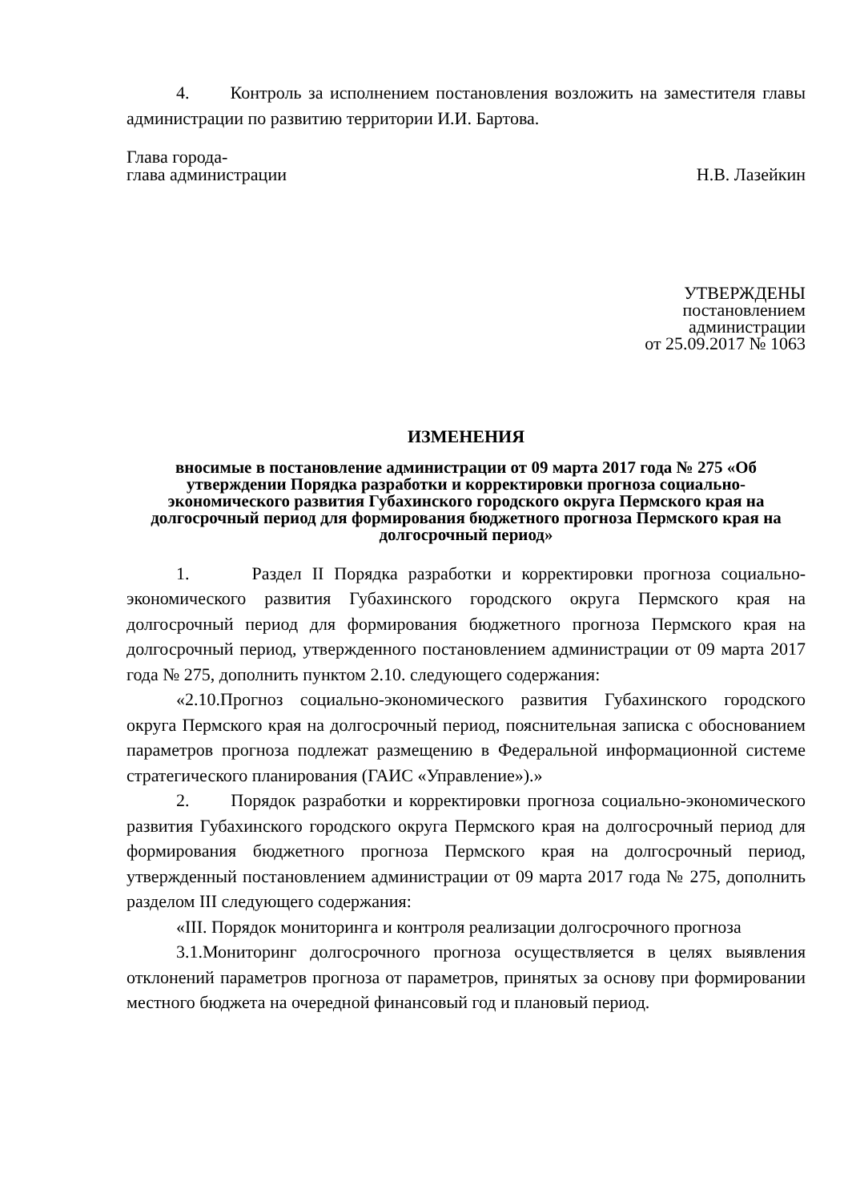4. Контроль за исполнением постановления возложить на заместителя главы администрации по развитию территории И.И. Бартова.
Глава города-
глава администрации
Н.В. Лазейкин
УТВЕРЖДЕНЫ
постановлением
администрации
от 25.09.2017 № 1063
ИЗМЕНЕНИЯ
вносимые в постановление администрации от 09 марта 2017 года № 275 «Об утверждении Порядка разработки и корректировки прогноза социально-экономического развития Губахинского городского округа Пермского края на долгосрочный период для формирования бюджетного прогноза Пермского края на долгосрочный период»
1. Раздел II Порядка разработки и корректировки прогноза социально-экономического развития Губахинского городского округа Пермского края на долгосрочный период для формирования бюджетного прогноза Пермского края на долгосрочный период, утвержденного постановлением администрации от 09 марта 2017 года № 275, дополнить пунктом 2.10. следующего содержания:
«2.10.Прогноз социально-экономического развития Губахинского городского округа Пермского края на долгосрочный период, пояснительная записка с обоснованием параметров прогноза подлежат размещению в Федеральной информационной системе стратегического планирования (ГАИС «Управление»).»
2. Порядок разработки и корректировки прогноза социально-экономического развития Губахинского городского округа Пермского края на долгосрочный период для формирования бюджетного прогноза Пермского края на долгосрочный период, утвержденный постановлением администрации от 09 марта 2017 года № 275, дополнить разделом III следующего содержания:
«III. Порядок мониторинга и контроля реализации долгосрочного прогноза
3.1.Мониторинг долгосрочного прогноза осуществляется в целях выявления отклонений параметров прогноза от параметров, принятых за основу при формировании местного бюджета на очередной финансовый год и плановый период.